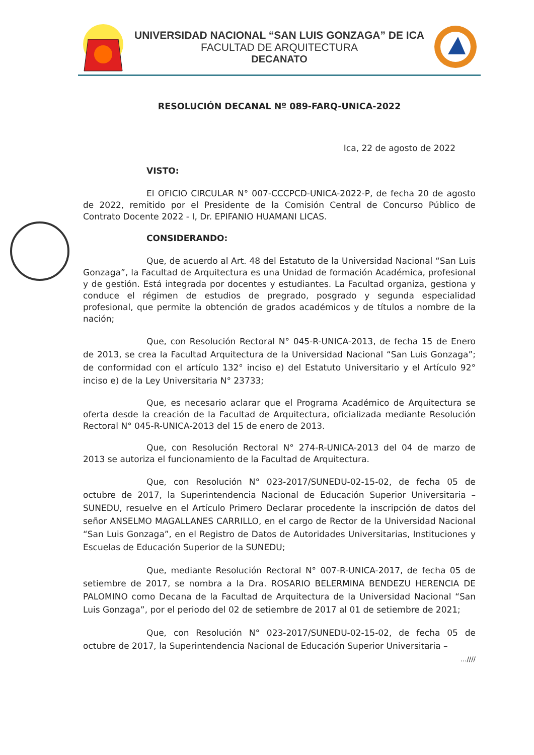UNIVERSIDAD NACIONAL “SAN LUIS GONZAGA” DE ICA
FACULTAD DE ARQUITECTURA
DECANATO
RESOLUCIÓN DECANAL Nº 089-FARQ-UNICA-2022
Ica, 22 de agosto de 2022
VISTO:
El OFICIO CIRCULAR N° 007-CCCPCD-UNICA-2022-P, de fecha 20 de agosto de 2022, remitido por el Presidente de la Comisión Central de Concurso Público de Contrato Docente 2022 - I, Dr. EPIFANIO HUAMANI LICAS.
CONSIDERANDO:
Que, de acuerdo al Art. 48 del Estatuto de la Universidad Nacional “San Luis Gonzaga”, la Facultad de Arquitectura es una Unidad de formación Académica, profesional y de gestión. Está integrada por docentes y estudiantes. La Facultad organiza, gestiona y conduce el régimen de estudios de pregrado, posgrado y segunda especialidad profesional, que permite la obtención de grados académicos y de títulos a nombre de la nación;
Que, con Resolución Rectoral N° 045-R-UNICA-2013, de fecha 15 de Enero de 2013, se crea la Facultad Arquitectura de la Universidad Nacional “San Luis Gonzaga”; de conformidad con el artículo 132° inciso e) del Estatuto Universitario y el Artículo 92° inciso e) de la Ley Universitaria N° 23733;
Que, es necesario aclarar que el Programa Académico de Arquitectura se oferta desde la creación de la Facultad de Arquitectura, oficializada mediante Resolución Rectoral N° 045-R-UNICA-2013 del 15 de enero de 2013.
Que, con Resolución Rectoral N° 274-R-UNICA-2013 del 04 de marzo de 2013 se autoriza el funcionamiento de la Facultad de Arquitectura.
Que, con Resolución N° 023-2017/SUNEDU-02-15-02, de fecha 05 de octubre de 2017, la Superintendencia Nacional de Educación Superior Universitaria – SUNEDU, resuelve en el Artículo Primero Declarar procedente la inscripción de datos del señor ANSELMO MAGALLANES CARRILLO, en el cargo de Rector de la Universidad Nacional “San Luis Gonzaga”, en el Registro de Datos de Autoridades Universitarias, Instituciones y Escuelas de Educación Superior de la SUNEDU;
Que, mediante Resolución Rectoral N° 007-R-UNICA-2017, de fecha 05 de setiembre de 2017, se nombra a la Dra. ROSARIO BELERMINA BENDEZU HERENCIA DE PALOMINO como Decana de la Facultad de Arquitectura de la Universidad Nacional “San Luis Gonzaga”, por el periodo del 02 de setiembre de 2017 al 01 de setiembre de 2021;
Que, con Resolución N° 023-2017/SUNEDU-02-15-02, de fecha 05 de octubre de 2017, la Superintendencia Nacional de Educación Superior Universitaria –
…////